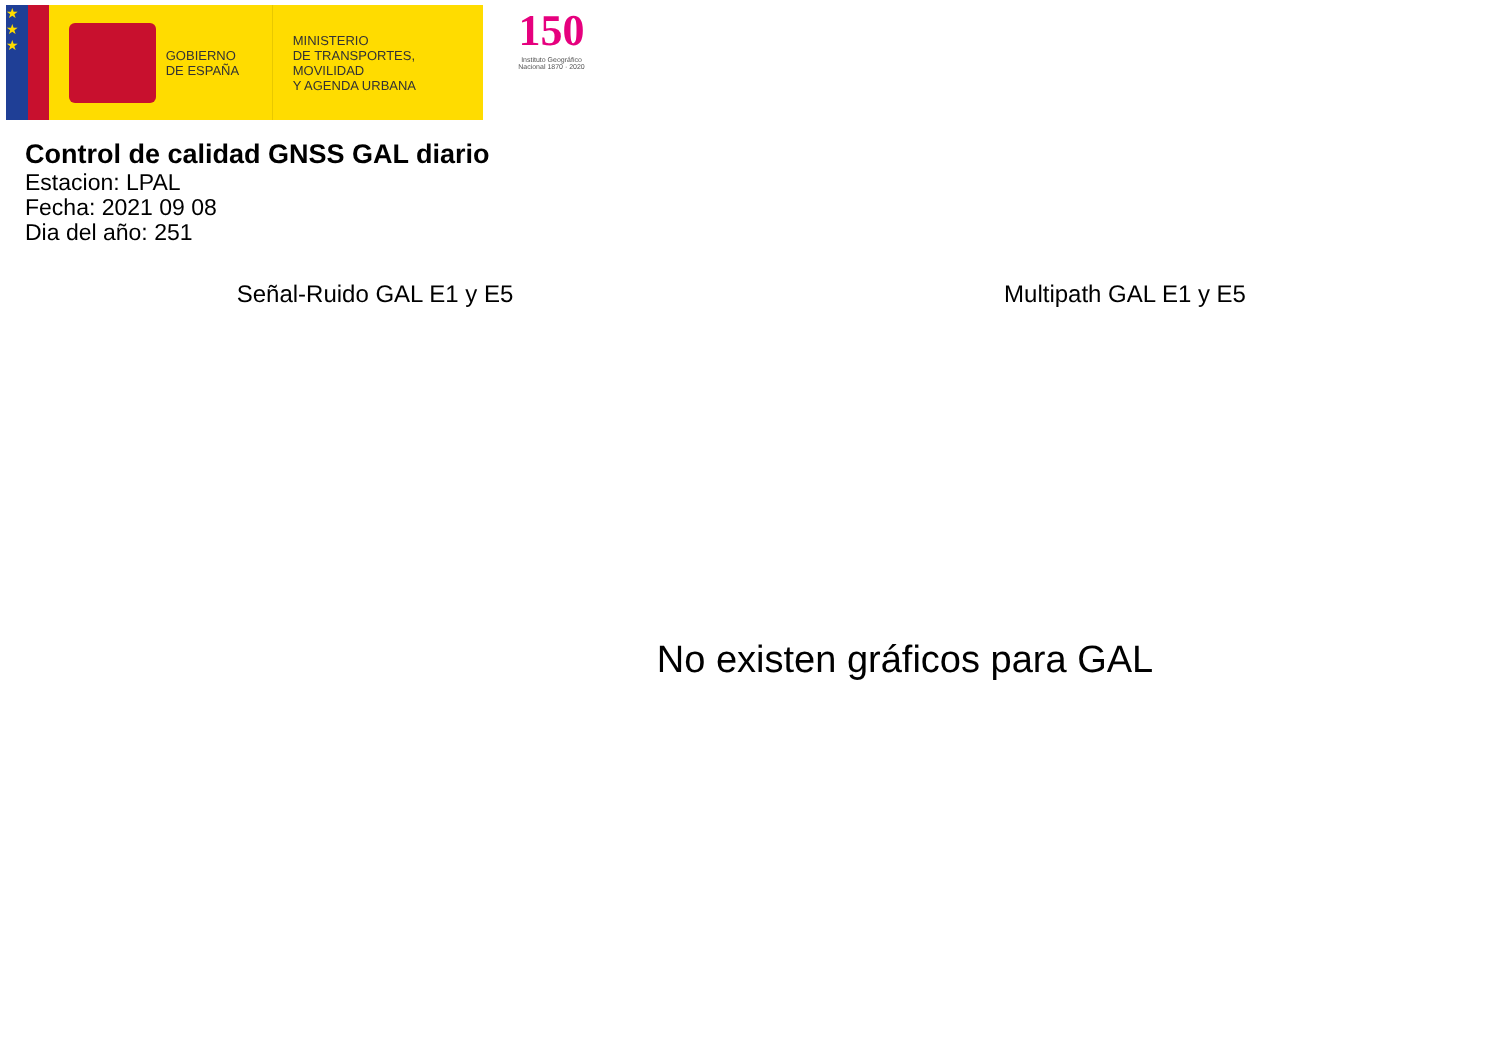★
★
★
GOBIERNO
DE ESPAÑA
MINISTERIO
DE TRANSPORTES, MOVILIDAD
Y AGENDA URBANA
150
Instituto Geográfico
Nacional 1870 · 2020
Control de calidad GNSS GAL diario
Estacion: LPAL
Fecha: 2021 09 08
Dia del año: 251
Señal-Ruido GAL E1 y E5 Multipath GAL E1 y E5
No existen gráficos para GAL